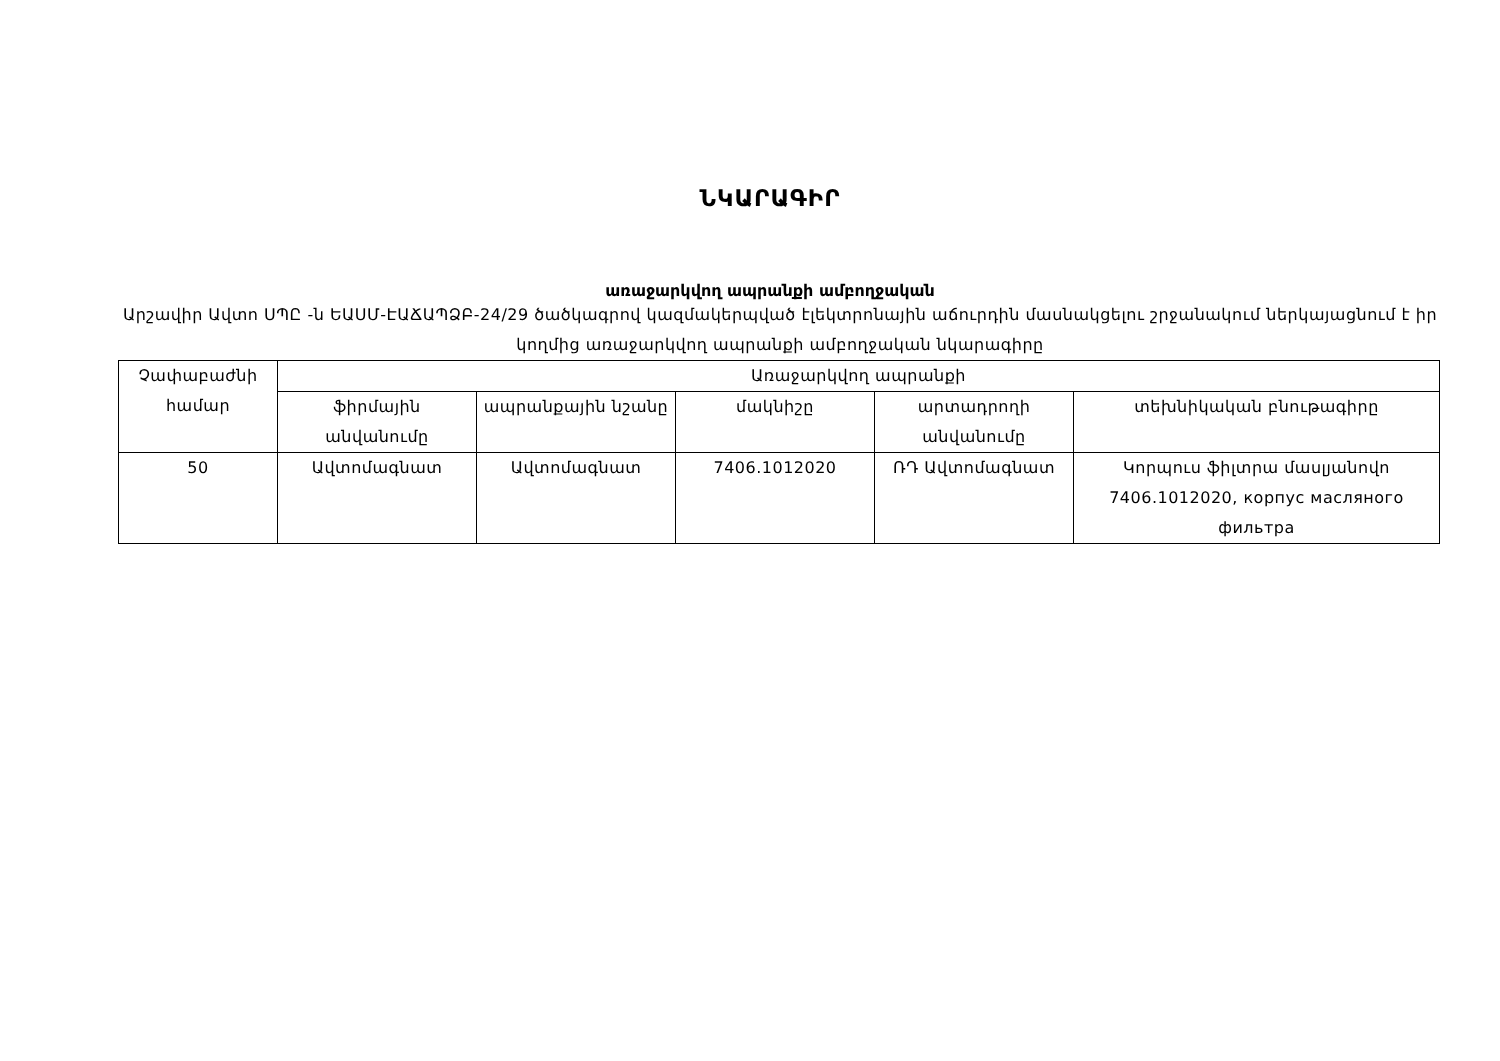ՆԿԱՐԱԳԻՐ
առաջարկվող ապրանքի ամբողջական
Արշավիր Ավտո ՍՊԸ -ն ԵԱՍՄ-ԷԱՃԱՊՁԲ-24/29 ծածկագրով կազմակերպված էլեկտրոնային աճուրդին մասնակցելու շրջանակում ներկայացնում է իր կողմից առաջարկվող ապրանքի ամբողջական նկարագիրը
| Չափաբաժնի համար | Առաջարկվող ապրանքի | | | | |
| --- | --- | --- | --- | --- | --- |
| | ֆիրմային անվանումը | ապրանքային նշանը | մակնիշը | արտադրողի անվանումը | տեխնիկական բնութագիրը |
| 50 | Ավտոմագնատ | Ավտոմագնատ | 7406.1012020 | ՌԴ Ավտոմագնատ | Կորպուս ֆիլտրա մասլյանովո 7406.1012020, корпус масляного фильтра |